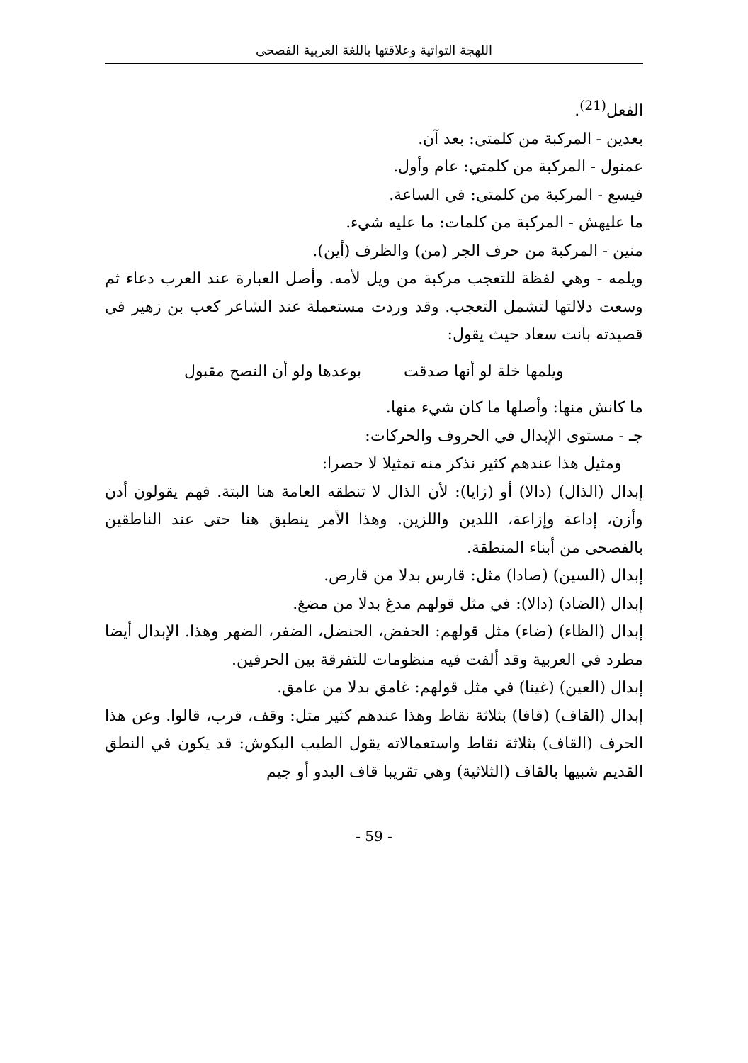اللهجة التواتية وعلاقتها باللغة العربية الفصحى
الفعل<sup>(21)</sup>.
بعدين - المركبة من كلمتي: بعد آن.
عمنول - المركبة من كلمتي: عام وأول.
فيسع - المركبة من كلمتي: في الساعة.
ما عليهش - المركبة من كلمات: ما عليه شيء.
منين - المركبة من حرف الجر (من) والظرف (أين).
ويلمه - وهي لفظة للتعجب مركبة من ويل لأمه. وأصل العبارة عند العرب دعاء ثم وسعت دلالتها لتشمل التعجب. وقد وردت مستعملة عند الشاعر كعب بن زهير في قصيدته بانت سعاد حيث يقول:
ويلمها خلة لو أنها صدقت بوعدها ولو أن النصح مقبول
ما كانش منها: وأصلها ما كان شيء منها.
جـ - مستوى الإبدال في الحروف والحركات:
ومثيل هذا عندهم كثير نذكر منه تمثيلا لا حصرا:
إبدال (الذال) (دالا) أو (زايا): لأن الذال لا تنطقه العامة هنا البتة. فهم يقولون أدن وأزن، إداعة وإزاعة، اللدين واللزين. وهذا الأمر ينطبق هنا حتى عند الناطقين بالفصحى من أبناء المنطقة.
إبدال (السين) (صادا) مثل: قارس بدلا من قارص.
إبدال (الضاد) (دالا): في مثل قولهم مدغ بدلا من مضغ.
إبدال (الظاء) (ضاء) مثل قولهم: الحفض، الحنضل، الضفر، الضهر وهذا. الإبدال أيضا مطرد في العربية وقد ألفت فيه منظومات للتفرقة بين الحرفين.
إبدال (العين) (غينا) في مثل قولهم: غامق بدلا من عامق.
إبدال (القاف) (قافا) بثلاثة نقاط وهذا عندهم كثير مثل: وقف، قرب، قالوا. وعن هذا الحرف (القاف) بثلاثة نقاط واستعمالاته يقول الطيب البكوش: قد يكون في النطق القديم شبيها بالقاف (الثلاثية) وهي تقريبا قاف البدو أو جيم
- 59 -